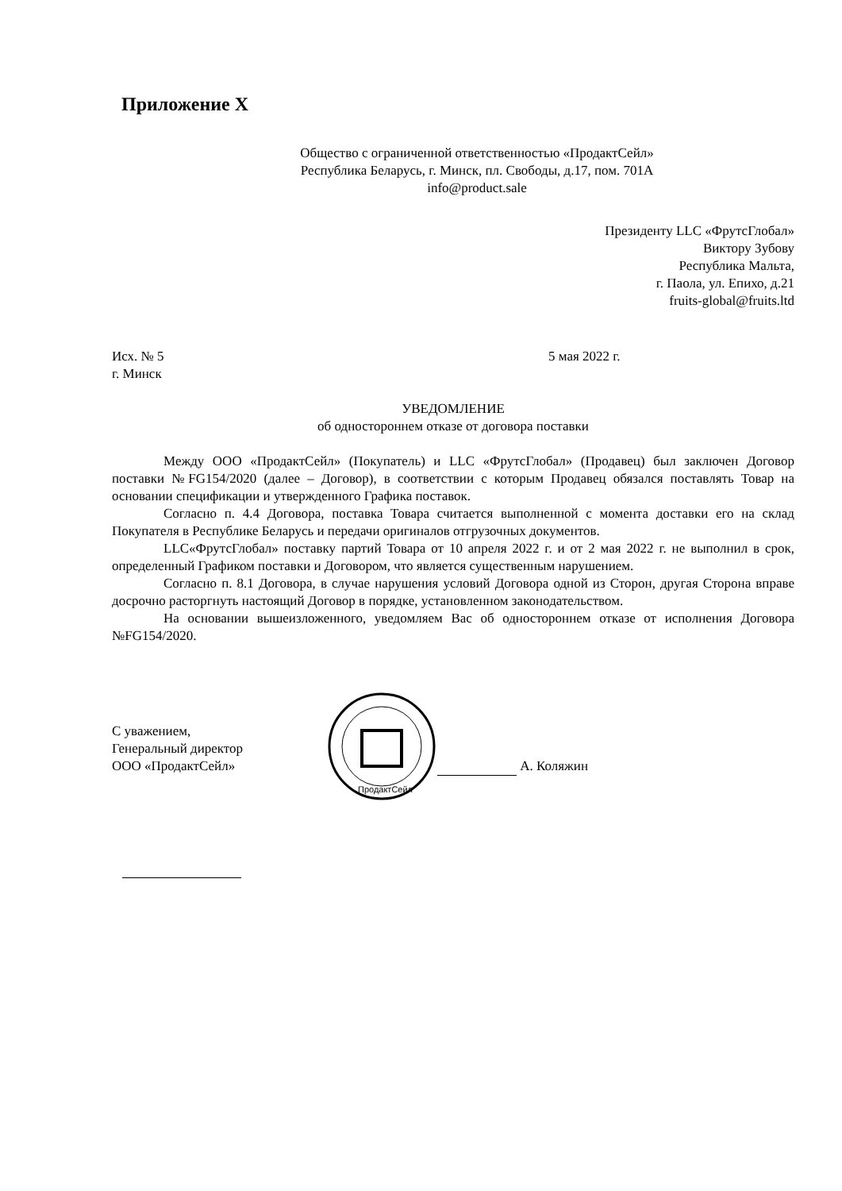Приложение Х
Общество с ограниченной ответственностью «ПродактСейл»
Республика Беларусь, г. Минск, пл. Свободы, д.17, пом. 701А
info@product.sale
Президенту LLC «ФрутсГлобал»
Виктору Зубову
Республика Мальта,
г. Паола, ул. Епихо, д.21
fruits-global@fruits.ltd
Исх. № 5
г. Минск
5 мая 2022 г.
УВЕДОМЛЕНИЕ
об одностороннем отказе от договора поставки
Между ООО «ПродактСейл» (Покупатель) и LLC «ФрутсГлобал» (Продавец) был заключен Договор поставки №FG154/2020 (далее – Договор), в соответствии с которым Продавец обязался поставлять Товар на основании спецификации и утвержденного Графика поставок.
Согласно п. 4.4 Договора, поставка Товара считается выполненной с момента доставки его на склад Покупателя в Республике Беларусь и передачи оригиналов отгрузочных документов.
LLC«ФрутсГлобал» поставку партий Товара от 10 апреля 2022 г. и от 2 мая 2022 г. не выполнил в срок, определенный Графиком поставки и Договором, что является существенным нарушением.
Согласно п. 8.1 Договора, в случае нарушения условий Договора одной из Сторон, другая Сторона вправе досрочно расторгнуть настоящий Договор в порядке, установленном законодательством.
На основании вышеизложенного, уведомляем Вас об одностороннем отказе от исполнения Договора №FG154/2020.
С уважением,
Генеральный директор
ООО «ПродактСейл»
ПродактСейл
А. Коляжин